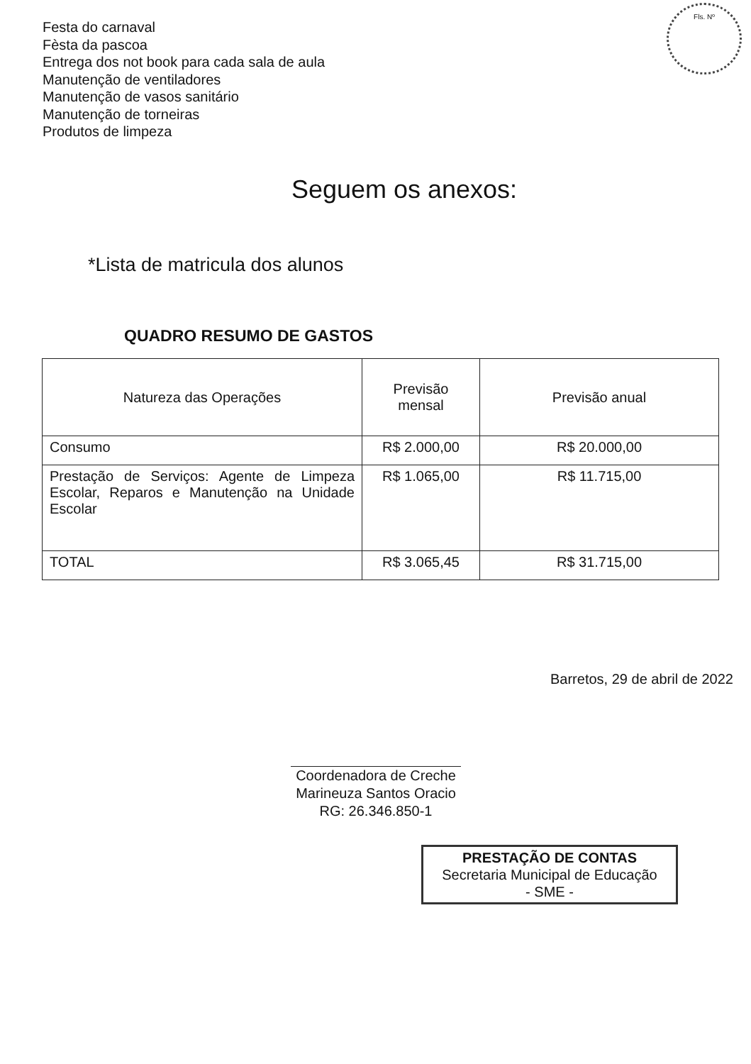Festa do carnaval
Fèsta da pascoa
Entrega dos not book para cada sala de aula
Manutenção de ventiladores
Manutenção de vasos sanitário
Manutenção de torneiras
Produtos de limpeza
Fls. Nº
Seguem os anexos:
*Lista de matricula dos alunos
QUADRO RESUMO DE GASTOS
| Natureza das Operações | Previsão mensal | Previsão anual |
| --- | --- | --- |
| Consumo | R$ 2.000,00 | R$ 20.000,00 |
| Prestação de Serviços: Agente de Limpeza Escolar, Reparos e Manutenção na Unidade Escolar | R$ 1.065,00 | R$ 11.715,00 |
| TOTAL | R$ 3.065,45 | R$ 31.715,00 |
Barretos, 29 de abril de 2022
Coordenadora de Creche
Marineuza Santos Oracio
RG: 26.346.850-1
PRESTAÇÃO DE CONTAS
Secretaria Municipal de Educação
- SME -